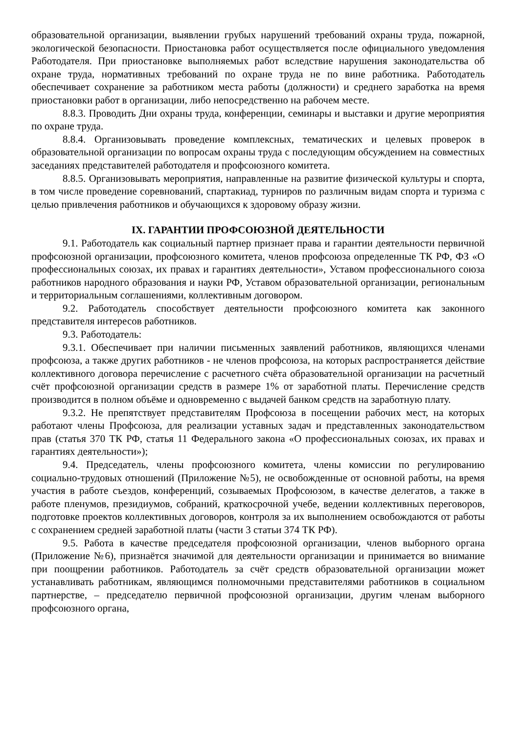образовательной организации, выявлении грубых нарушений требований охраны труда, пожарной, экологической безопасности. Приостановка работ осуществляется после официального уведомления Работодателя. При приостановке выполняемых работ вследствие нарушения законодательства об охране труда, нормативных требований по охране труда не по вине работника. Работодатель обеспечивает сохранение за работником места работы (должности) и среднего заработка на время приостановки работ в организации, либо непосредственно на рабочем месте.
8.8.3. Проводить Дни охраны труда, конференции, семинары и выставки и другие мероприятия по охране труда.
8.8.4. Организовывать проведение комплексных, тематических и целевых проверок в образовательной организации по вопросам охраны труда с последующим обсуждением на совместных заседаниях представителей работодателя и профсоюзного комитета.
8.8.5. Организовывать мероприятия, направленные на развитие физической культуры и спорта, в том числе проведение соревнований, спартакиад, турниров по различным видам спорта и туризма с целью привлечения работников и обучающихся к здоровому образу жизни.
IX. ГАРАНТИИ ПРОФСОЮЗНОЙ ДЕЯТЕЛЬНОСТИ
9.1. Работодатель как социальный партнер признает права и гарантии деятельности первичной профсоюзной организации, профсоюзного комитета, членов профсоюза определенные ТК РФ, ФЗ «О профессиональных союзах, их правах и гарантиях деятельности», Уставом профессионального союза работников народного образования и науки РФ, Уставом образовательной организации, региональным и территориальным соглашениями, коллективным договором.
9.2. Работодатель способствует деятельности профсоюзного комитета как законного представителя интересов работников.
9.3. Работодатель:
9.3.1. Обеспечивает при наличии письменных заявлений работников, являющихся членами профсоюза, а также других работников - не членов профсоюза, на которых распространяется действие коллективного договора перечисление с расчетного счёта образовательной организации на расчетный счёт профсоюзной организации средств в размере 1% от заработной платы. Перечисление средств производится в полном объёме и одновременно с выдачей банком средств на заработную плату.
9.3.2. Не препятствует представителям Профсоюза в посещении рабочих мест, на которых работают члены Профсоюза, для реализации уставных задач и представленных законодательством прав (статья 370 ТК РФ, статья 11 Федерального закона «О профессиональных союзах, их правах и гарантиях деятельности»);
9.4. Председатель, члены профсоюзного комитета, члены комиссии по регулированию социально-трудовых отношений (Приложение №5), не освобожденные от основной работы, на время участия в работе съездов, конференций, созываемых Профсоюзом, в качестве делегатов, а также в работе пленумов, президиумов, собраний, краткосрочной учебе, ведении коллективных переговоров, подготовке проектов коллективных договоров, контроля за их выполнением освобождаются от работы с сохранением средней заработной платы (части 3 статьи 374 ТК РФ).
9.5. Работа в качестве председателя профсоюзной организации, членов выборного органа (Приложение №6), признаётся значимой для деятельности организации и принимается во внимание при поощрении работников. Работодатель за счёт средств образовательной организации может устанавливать работникам, являющимся полномочными представителями работников в социальном партнерстве, – председателю первичной профсоюзной организации, другим членам выборного профсоюзного органа,